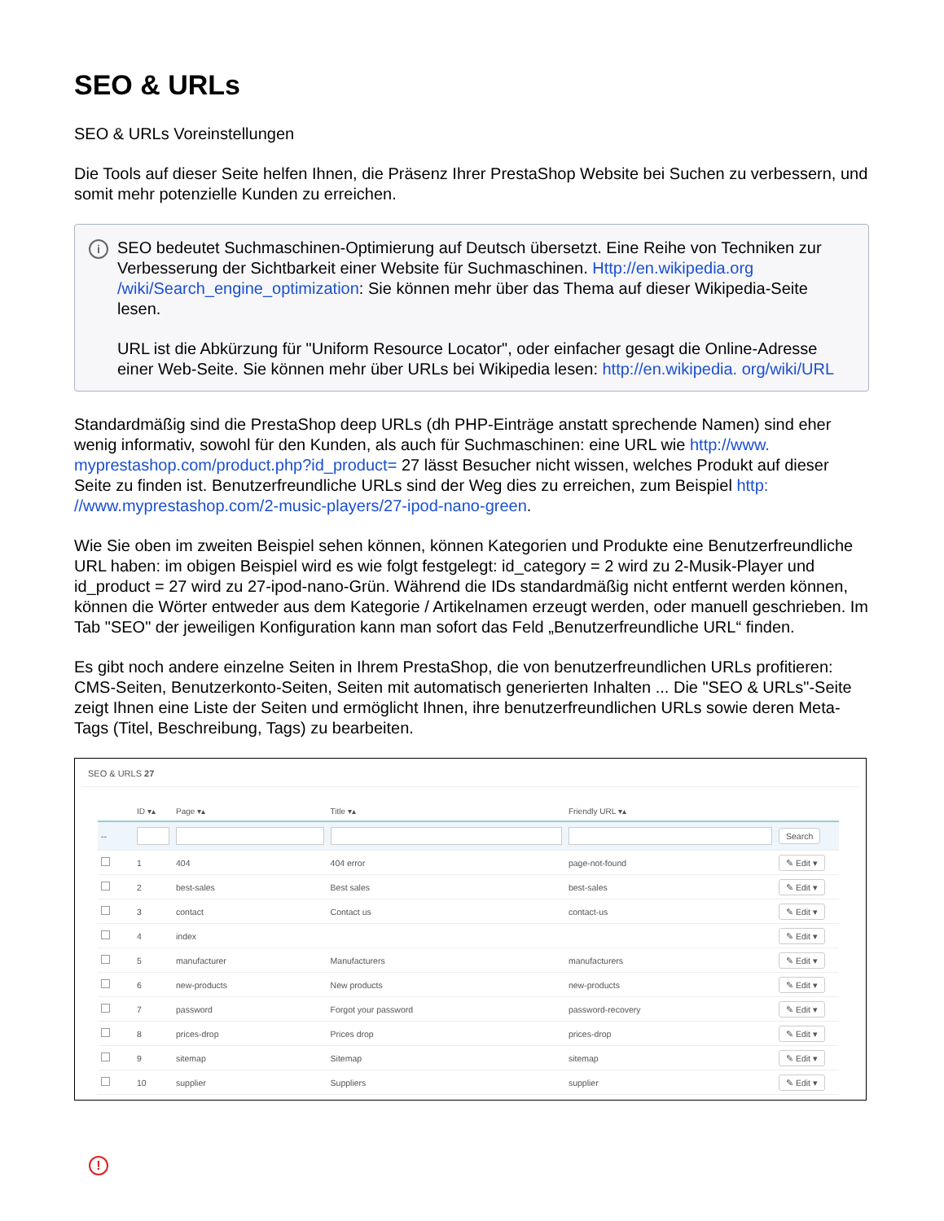SEO & URLs
SEO & URLs Voreinstellungen
Die Tools auf dieser Seite helfen Ihnen, die Präsenz Ihrer PrestaShop Website bei Suchen zu verbessern, und somit mehr potenzielle Kunden zu erreichen.
i
SEO bedeutet Suchmaschinen-Optimierung auf Deutsch übersetzt. Eine Reihe von Techniken zur Verbesserung der Sichtbarkeit einer Website für Suchmaschinen. Http://en.wikipedia.org /wiki/Search_engine_optimization: Sie können mehr über das Thema auf dieser Wikipedia-Seite lesen.
URL ist die Abkürzung für "Uniform Resource Locator", oder einfacher gesagt die Online-Adresse einer Web-Seite. Sie können mehr über URLs bei Wikipedia lesen: http://en.wikipedia. org/wiki/URL
Standardmäßig sind die PrestaShop deep URLs (dh PHP-Einträge anstatt sprechende Namen) sind eher wenig informativ, sowohl für den Kunden, als auch für Suchmaschinen: eine URL wie http://www. myprestashop.com/product.php?id_product= 27 lässt Besucher nicht wissen, welches Produkt auf dieser Seite zu finden ist. Benutzerfreundliche URLs sind der Weg dies zu erreichen, zum Beispiel http: //www.myprestashop.com/2-music-players/27-ipod-nano-green.
Wie Sie oben im zweiten Beispiel sehen können, können Kategorien und Produkte eine Benutzerfreundliche URL haben: im obigen Beispiel wird es wie folgt festgelegt: id_category = 2 wird zu 2-Musik-Player und id_product = 27 wird zu 27-ipod-nano-Grün. Während die IDs standardmäßig nicht entfernt werden können, können die Wörter entweder aus dem Kategorie / Artikelnamen erzeugt werden, oder manuell geschrieben. Im Tab "SEO" der jeweiligen Konfiguration kann man sofort das Feld „Benutzerfreundliche URL“ finden.
Es gibt noch andere einzelne Seiten in Ihrem PrestaShop, die von benutzerfreundlichen URLs profitieren: CMS-Seiten, Benutzerkonto-Seiten, Seiten mit automatisch generierten Inhalten ... Die "SEO & URLs"-Seite zeigt Ihnen eine Liste der Seiten und ermöglicht Ihnen, ihre benutzerfreundlichen URLs sowie deren Meta-Tags (Titel, Beschreibung, Tags) zu bearbeiten.
SEO & URLS 27
| | ID ▾▴ | Page ▾▴ | Title ▾▴ | Friendly URL ▾▴ | |
| --- | --- | --- | --- | --- | --- |
| -- | | | | | Search |
| | 1 | 404 | 404 error | page-not-found | ✎ Edit ▾ |
| | 2 | best-sales | Best sales | best-sales | ✎ Edit ▾ |
| | 3 | contact | Contact us | contact-us | ✎ Edit ▾ |
| | 4 | index | | | ✎ Edit ▾ |
| | 5 | manufacturer | Manufacturers | manufacturers | ✎ Edit ▾ |
| | 6 | new-products | New products | new-products | ✎ Edit ▾ |
| | 7 | password | Forgot your password | password-recovery | ✎ Edit ▾ |
| | 8 | prices-drop | Prices drop | prices-drop | ✎ Edit ▾ |
| | 9 | sitemap | Sitemap | sitemap | ✎ Edit ▾ |
| | 10 | supplier | Suppliers | supplier | ✎ Edit ▾ |
!